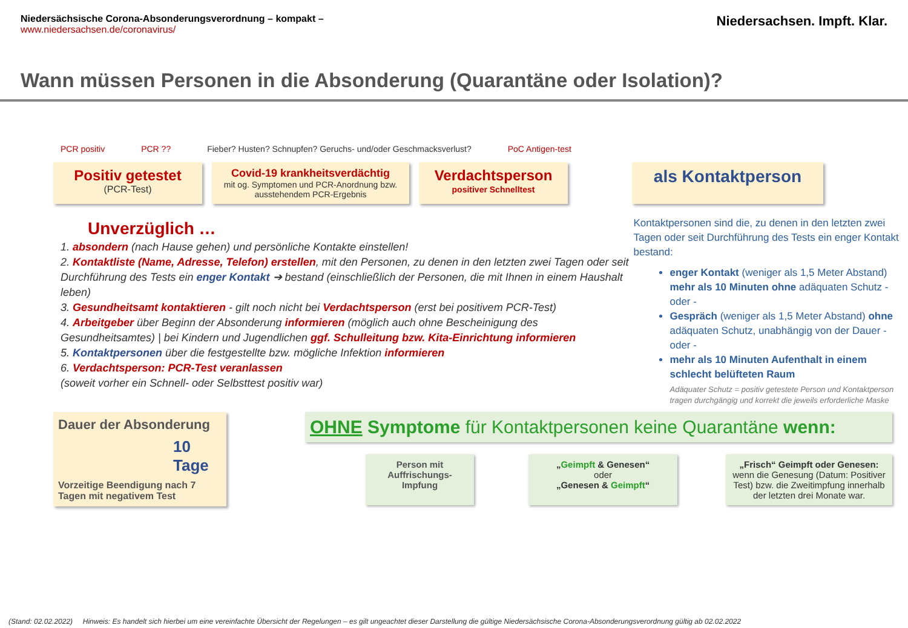Niedersächsische Corona-Absonderungsverordnung – kompakt –
www.niedersachsen.de/coronavirus/
Niedersachsen. Impft. Klar.
Wann müssen Personen in die Absonderung (Quarantäne oder Isolation)?
PCR positiv PCR ?? Fieber? Husten? Schnupfen? Geruchs- und/oder Geschmacksverlust? PoC Antigen-test
Positiv getestet
(PCR-Test)
Covid-19 krankheitsverdächtig
mit og. Symptomen und PCR-Anordnung bzw. ausstehendem PCR-Ergebnis
Verdachtsperson
positiver Schnelltest
als Kontaktperson
Unverzüglich …
1. absondern (nach Hause gehen) und persönliche Kontakte einstellen!
2. Kontaktliste (Name, Adresse, Telefon) erstellen, mit den Personen, zu denen in den letzten zwei Tagen oder seit Durchführung des Tests ein enger Kontakt ➔ bestand (einschließlich der Personen, die mit Ihnen in einem Haushalt leben)
3. Gesundheitsamt kontaktieren - gilt noch nicht bei Verdachtsperson (erst bei positivem PCR-Test)
4. Arbeitgeber über Beginn der Absonderung informieren (möglich auch ohne Bescheinigung des Gesundheitsamtes) | bei Kindern und Jugendlichen ggf. Schulleitung bzw. Kita-Einrichtung informieren
5. Kontaktpersonen über die festgestellte bzw. mögliche Infektion informieren
6. Verdachtsperson: PCR-Test veranlassen
(soweit vorher ein Schnell- oder Selbsttest positiv war)
Kontaktpersonen sind die, zu denen in den letzten zwei Tagen oder seit Durchführung des Tests ein enger Kontakt bestand:
enger Kontakt (weniger als 1,5 Meter Abstand) mehr als 10 Minuten ohne adäquaten Schutz - oder -
Gespräch (weniger als 1,5 Meter Abstand) ohne adäquaten Schutz, unabhängig von der Dauer - oder -
mehr als 10 Minuten Aufenthalt in einem schlecht belüfteten Raum
Adäquater Schutz = positiv getestete Person und Kontaktperson tragen durchgängig und korrekt die jeweils erforderliche Maske
Dauer der Absonderung
10 Tage
Vorzeitige Beendigung nach 7 Tagen mit negativem Test
OHNE Symptome für Kontaktpersonen keine Quarantäne wenn:
Person mit Auffrischungs-Impfung
„Geimpft & Genesen“
oder
„Genesen & Geimpft“
„Frisch“ Geimpft oder Genesen:
wenn die Genesung (Datum: Positiver Test) bzw. die Zweitimpfung innerhalb der letzten drei Monate war.
(Stand: 02.02.2022) Hinweis: Es handelt sich hierbei um eine vereinfachte Übersicht der Regelungen – es gilt ungeachtet dieser Darstellung die gültige Niedersächsische Corona-Absonderungsverordnung gültig ab 02.02.2022